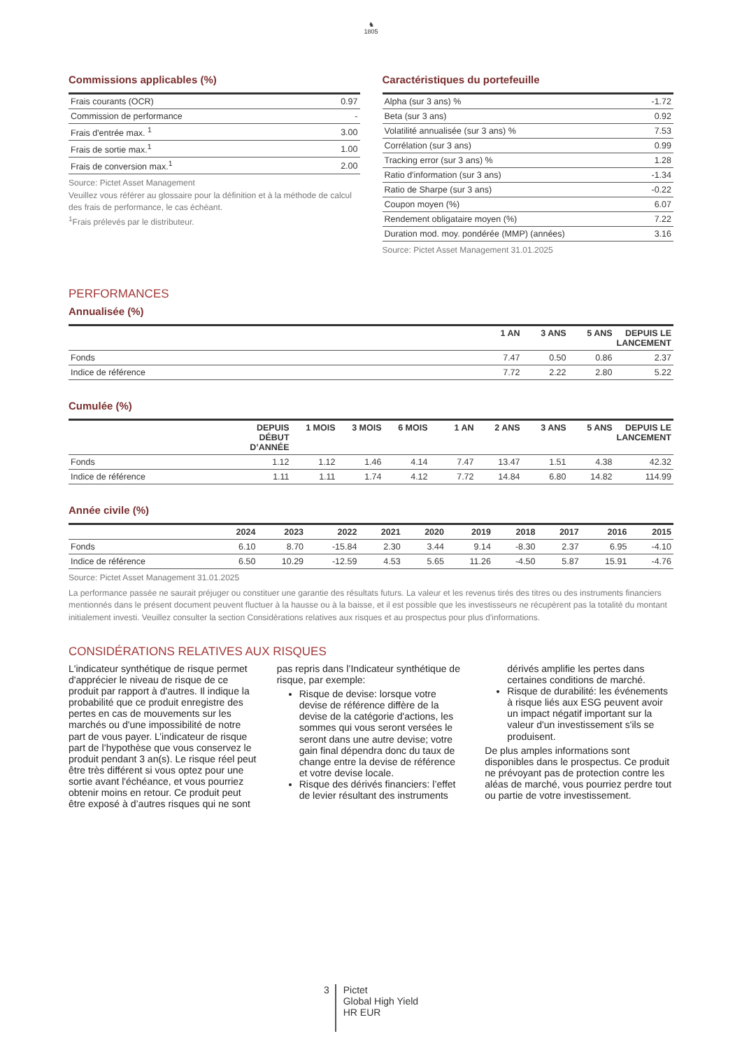♞
1805
Commissions applicables (%)
| Frais courants (OCR) | 0.97 |
| Commission de performance | - |
| Frais d'entrée max. <sup>1</sup> | 3.00 |
| Frais de sortie max.<sup>1</sup> | 1.00 |
| Frais de conversion max.<sup>1</sup> | 2.00 |
Source: Pictet Asset Management
Veuillez vous référer au glossaire pour la définition et à la méthode de calcul des frais de performance, le cas échéant.
<sup>1</sup> Frais prélevés par le distributeur.
Caractéristiques du portefeuille
| Alpha (sur 3 ans) % | -1.72 |
| Beta (sur 3 ans) | 0.92 |
| Volatilité annualisée (sur 3 ans) % | 7.53 |
| Corrélation (sur 3 ans) | 0.99 |
| Tracking error (sur 3 ans) % | 1.28 |
| Ratio d'information (sur 3 ans) | -1.34 |
| Ratio de Sharpe (sur 3 ans) | -0.22 |
| Coupon moyen (%) | 6.07 |
| Rendement obligataire moyen (%) | 7.22 |
| Duration mod. moy. pondérée (MMP) (années) | 3.16 |
Source: Pictet Asset Management 31.01.2025
PERFORMANCES
Annualisée (%)
| | 1 AN | 3 ANS | 5 ANS | DEPUIS LE LANCEMENT |
| --- | --- | --- | --- | --- |
| Fonds | 7.47 | 0.50 | 0.86 | 2.37 |
| Indice de référence | 7.72 | 2.22 | 2.80 | 5.22 |
Cumulée (%)
| | DEPUIS DÉBUT D’ANNÉE | 1 MOIS | 3 MOIS | 6 MOIS | 1 AN | 2 ANS | 3 ANS | 5 ANS | DEPUIS LE LANCEMENT |
| --- | --- | --- | --- | --- | --- | --- | --- | --- | --- |
| Fonds | 1.12 | 1.12 | 1.46 | 4.14 | 7.47 | 13.47 | 1.51 | 4.38 | 42.32 |
| Indice de référence | 1.11 | 1.11 | 1.74 | 4.12 | 7.72 | 14.84 | 6.80 | 14.82 | 114.99 |
Année civile (%)
| | 2024 | 2023 | 2022 | 2021 | 2020 | 2019 | 2018 | 2017 | 2016 | 2015 |
| --- | --- | --- | --- | --- | --- | --- | --- | --- | --- | --- |
| Fonds | 6.10 | 8.70 | -15.84 | 2.30 | 3.44 | 9.14 | -8.30 | 2.37 | 6.95 | -4.10 |
| Indice de référence | 6.50 | 10.29 | -12.59 | 4.53 | 5.65 | 11.26 | -4.50 | 5.87 | 15.91 | -4.76 |
Source: Pictet Asset Management 31.01.2025
La performance passée ne saurait préjuger ou constituer une garantie des résultats futurs. La valeur et les revenus tirés des titres ou des instruments financiers mentionnés dans le présent document peuvent fluctuer à la hausse ou à la baisse, et il est possible que les investisseurs ne récupèrent pas la totalité du montant initialement investi. Veuillez consulter la section Considérations relatives aux risques et au prospectus pour plus d'informations.
CONSIDÉRATIONS RELATIVES AUX RISQUES
L'indicateur synthétique de risque permet d'apprécier le niveau de risque de ce produit par rapport à d'autres. Il indique la probabilité que ce produit enregistre des pertes en cas de mouvements sur les marchés ou d'une impossibilité de notre part de vous payer. L’indicateur de risque part de l’hypothèse que vous conservez le produit pendant 3 an(s). Le risque réel peut être très différent si vous optez pour une sortie avant l'échéance, et vous pourriez obtenir moins en retour. Ce produit peut être exposé à d’autres risques qui ne sont pas repris dans l’Indicateur synthétique de risque, par exemple:
Risque de devise: lorsque votre devise de référence diffère de la devise de la catégorie d'actions, les sommes qui vous seront versées le seront dans une autre devise; votre gain final dépendra donc du taux de change entre la devise de référence et votre devise locale.
Risque des dérivés financiers: l’effet de levier résultant des instruments dérivés amplifie les pertes dans certaines conditions de marché.
Risque de durabilité: les événements à risque liés aux ESG peuvent avoir un impact négatif important sur la valeur d'un investissement s'ils se produisent.
De plus amples informations sont disponibles dans le prospectus. Ce produit ne prévoyant pas de protection contre les aléas de marché, vous pourriez perdre tout ou partie de votre investissement.
3
Pictet
Global High Yield
HR EUR